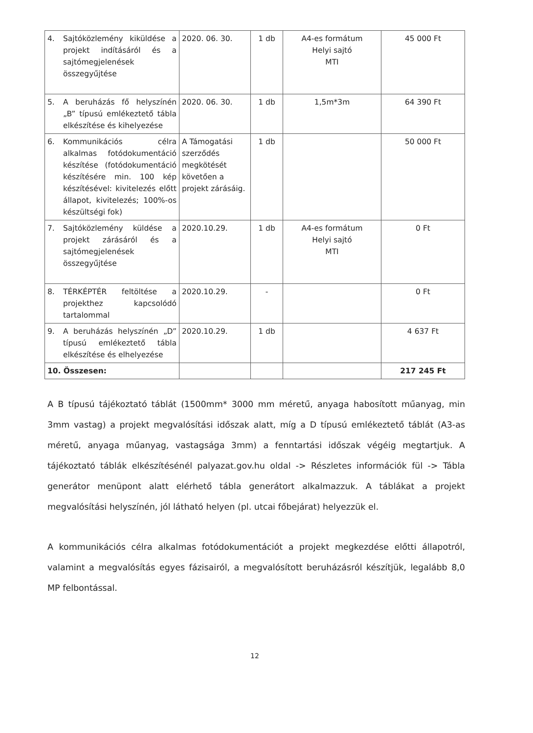| 4. Sajtóközlemény kiküldése a projekt indításáról és a sajtómegjelenések összegyűjtése | 2020. 06. 30. | 1 db | A4-es formátum Helyi sajtó MTI | 45 000 Ft |
| 5. A beruházás fő helyszínén „B” típusú emlékeztető tábla elkészítése és kihelyezése | 2020. 06. 30. | 1 db | 1,5m*3m | 64 390 Ft |
| 6. Kommunikációs célra alkalmas fotódokumentáció készítése (fotódokumentáció készítésére min. 100 kép készítésével: kivitelezés előtt állapot, kivitelezés; 100%-os készültségi fok) | A Támogatási szerződés megkötését követően a projekt zárásáig. | 1 db | | 50 000 Ft |
| 7. Sajtóközlemény küldése a projekt zárásáról és a sajtómegjelenések összegyűjtése | 2020.10.29. | 1 db | A4-es formátum Helyi sajtó MTI | 0 Ft |
| 8. TÉRKÉPTÉR feltöltése a projekthez kapcsolódó tartalommal | 2020.10.29. | - | | 0 Ft |
| 9. A beruházás helyszínén „D” típusú emlékeztető tábla elkészítése és elhelyezése | 2020.10.29. | 1 db | | 4 637 Ft |
| 10. Összesen: | | | | 217 245 Ft |
A B típusú tájékoztató táblát (1500mm* 3000 mm méretű, anyaga habosított műanyag, min 3mm vastag) a projekt megvalósítási időszak alatt, míg a D típusú emlékeztető táblát (A3-as méretű, anyaga műanyag, vastagsága 3mm) a fenntartási időszak végéig megtartjuk. A tájékoztató táblák elkészítésénél palyazat.gov.hu oldal -> Részletes információk fül -> Tábla generátor menüpont alatt elérhető tábla generátort alkalmazzuk. A táblákat a projekt megvalósítási helyszínén, jól látható helyen (pl. utcai főbejárat) helyezzük el.
A kommunikációs célra alkalmas fotódokumentációt a projekt megkezdése előtti állapotról, valamint a megvalósítás egyes fázisairól, a megvalósított beruházásról készítjük, legalább 8,0 MP felbontással.
12